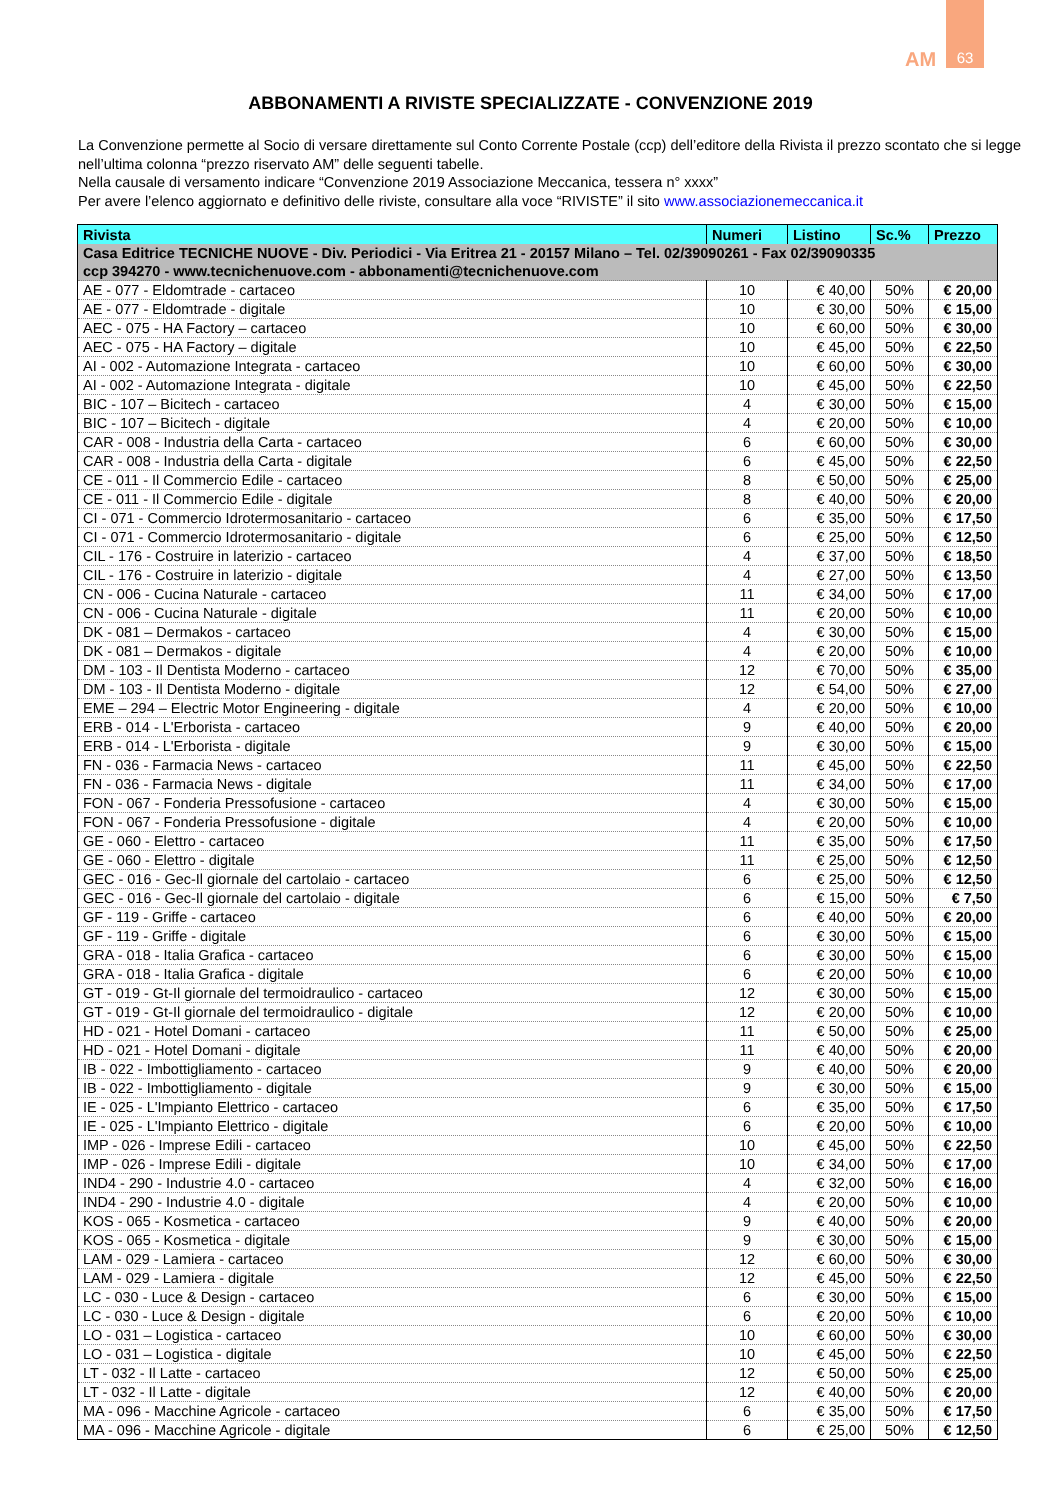AM
63
ABBONAMENTI A RIVISTE SPECIALIZZATE - CONVENZIONE 2019
La Convenzione permette al Socio di versare direttamente sul Conto Corrente Postale (ccp) dell’editore della Rivista il prezzo scontato che si legge nell’ultima colonna “prezzo riservato AM” delle seguenti tabelle.
Nella causale di versamento indicare “Convenzione 2019 Associazione Meccanica, tessera n° xxxx”
Per avere l’elenco aggiornato e definitivo delle riviste, consultare alla voce “RIVISTE” il sito www.associazionemeccanica.it
| Rivista | Numeri | Listino | Sc.% | Prezzo |
| --- | --- | --- | --- | --- |
| Casa Editrice TECNICHE NUOVE - Div. Periodici - Via Eritrea 21 - 20157 Milano – Tel. 02/39090261 - Fax 02/39090335 ccp 394270 - www.tecnichenuove.com - abbonamenti@tecnichenuove.com | | | | |
| AE - 077 - Eldomtrade - cartaceo | 10 | € 40,00 | 50% | € 20,00 |
| AE - 077 - Eldomtrade - digitale | 10 | € 30,00 | 50% | € 15,00 |
| AEC - 075 - HA Factory – cartaceo | 10 | € 60,00 | 50% | € 30,00 |
| AEC - 075 - HA Factory – digitale | 10 | € 45,00 | 50% | € 22,50 |
| AI - 002 - Automazione Integrata - cartaceo | 10 | € 60,00 | 50% | € 30,00 |
| AI - 002 - Automazione Integrata - digitale | 10 | € 45,00 | 50% | € 22,50 |
| BIC - 107 – Bicitech - cartaceo | 4 | € 30,00 | 50% | € 15,00 |
| BIC - 107 – Bicitech - digitale | 4 | € 20,00 | 50% | € 10,00 |
| CAR - 008 - Industria della Carta - cartaceo | 6 | € 60,00 | 50% | € 30,00 |
| CAR - 008 - Industria della Carta - digitale | 6 | € 45,00 | 50% | € 22,50 |
| CE - 011 - Il Commercio Edile - cartaceo | 8 | € 50,00 | 50% | € 25,00 |
| CE - 011 - Il Commercio Edile - digitale | 8 | € 40,00 | 50% | € 20,00 |
| CI - 071 - Commercio Idrotermosanitario - cartaceo | 6 | € 35,00 | 50% | € 17,50 |
| CI - 071 - Commercio Idrotermosanitario - digitale | 6 | € 25,00 | 50% | € 12,50 |
| CIL - 176 - Costruire in laterizio - cartaceo | 4 | € 37,00 | 50% | € 18,50 |
| CIL - 176 - Costruire in laterizio - digitale | 4 | € 27,00 | 50% | € 13,50 |
| CN - 006 - Cucina Naturale - cartaceo | 11 | € 34,00 | 50% | € 17,00 |
| CN - 006 - Cucina Naturale - digitale | 11 | € 20,00 | 50% | € 10,00 |
| DK - 081 – Dermakos - cartaceo | 4 | € 30,00 | 50% | € 15,00 |
| DK - 081 – Dermakos - digitale | 4 | € 20,00 | 50% | € 10,00 |
| DM - 103 - Il Dentista Moderno - cartaceo | 12 | € 70,00 | 50% | € 35,00 |
| DM - 103 - Il Dentista Moderno - digitale | 12 | € 54,00 | 50% | € 27,00 |
| EME – 294 – Electric Motor Engineering - digitale | 4 | € 20,00 | 50% | € 10,00 |
| ERB - 014 - L'Erborista - cartaceo | 9 | € 40,00 | 50% | € 20,00 |
| ERB - 014 - L'Erborista - digitale | 9 | € 30,00 | 50% | € 15,00 |
| FN - 036 - Farmacia News - cartaceo | 11 | € 45,00 | 50% | € 22,50 |
| FN - 036 - Farmacia News - digitale | 11 | € 34,00 | 50% | € 17,00 |
| FON - 067 - Fonderia Pressofusione - cartaceo | 4 | € 30,00 | 50% | € 15,00 |
| FON - 067 - Fonderia Pressofusione - digitale | 4 | € 20,00 | 50% | € 10,00 |
| GE - 060 - Elettro - cartaceo | 11 | € 35,00 | 50% | € 17,50 |
| GE - 060 - Elettro - digitale | 11 | € 25,00 | 50% | € 12,50 |
| GEC - 016 - Gec-Il giornale del cartolaio - cartaceo | 6 | € 25,00 | 50% | € 12,50 |
| GEC - 016 - Gec-Il giornale del cartolaio - digitale | 6 | € 15,00 | 50% | € 7,50 |
| GF - 119 - Griffe - cartaceo | 6 | € 40,00 | 50% | € 20,00 |
| GF - 119 - Griffe - digitale | 6 | € 30,00 | 50% | € 15,00 |
| GRA - 018 - Italia Grafica - cartaceo | 6 | € 30,00 | 50% | € 15,00 |
| GRA - 018 - Italia Grafica - digitale | 6 | € 20,00 | 50% | € 10,00 |
| GT - 019 - Gt-Il giornale del termoidraulico - cartaceo | 12 | € 30,00 | 50% | € 15,00 |
| GT - 019 - Gt-Il giornale del termoidraulico - digitale | 12 | € 20,00 | 50% | € 10,00 |
| HD - 021 - Hotel Domani - cartaceo | 11 | € 50,00 | 50% | € 25,00 |
| HD - 021 - Hotel Domani - digitale | 11 | € 40,00 | 50% | € 20,00 |
| IB - 022 - Imbottigliamento - cartaceo | 9 | € 40,00 | 50% | € 20,00 |
| IB - 022 - Imbottigliamento - digitale | 9 | € 30,00 | 50% | € 15,00 |
| IE - 025 - L'Impianto Elettrico - cartaceo | 6 | € 35,00 | 50% | € 17,50 |
| IE - 025 - L'Impianto Elettrico - digitale | 6 | € 20,00 | 50% | € 10,00 |
| IMP - 026 - Imprese Edili - cartaceo | 10 | € 45,00 | 50% | € 22,50 |
| IMP - 026 - Imprese Edili - digitale | 10 | € 34,00 | 50% | € 17,00 |
| IND4 - 290 - Industrie 4.0 - cartaceo | 4 | € 32,00 | 50% | € 16,00 |
| IND4 - 290 - Industrie 4.0 - digitale | 4 | € 20,00 | 50% | € 10,00 |
| KOS - 065 - Kosmetica - cartaceo | 9 | € 40,00 | 50% | € 20,00 |
| KOS - 065 - Kosmetica - digitale | 9 | € 30,00 | 50% | € 15,00 |
| LAM - 029 - Lamiera - cartaceo | 12 | € 60,00 | 50% | € 30,00 |
| LAM - 029 - Lamiera - digitale | 12 | € 45,00 | 50% | € 22,50 |
| LC - 030 - Luce & Design - cartaceo | 6 | € 30,00 | 50% | € 15,00 |
| LC - 030 - Luce & Design - digitale | 6 | € 20,00 | 50% | € 10,00 |
| LO - 031 – Logistica - cartaceo | 10 | € 60,00 | 50% | € 30,00 |
| LO - 031 – Logistica - digitale | 10 | € 45,00 | 50% | € 22,50 |
| LT - 032 - Il Latte - cartaceo | 12 | € 50,00 | 50% | € 25,00 |
| LT - 032 - Il Latte - digitale | 12 | € 40,00 | 50% | € 20,00 |
| MA - 096 - Macchine Agricole - cartaceo | 6 | € 35,00 | 50% | € 17,50 |
| MA - 096 - Macchine Agricole - digitale | 6 | € 25,00 | 50% | € 12,50 |